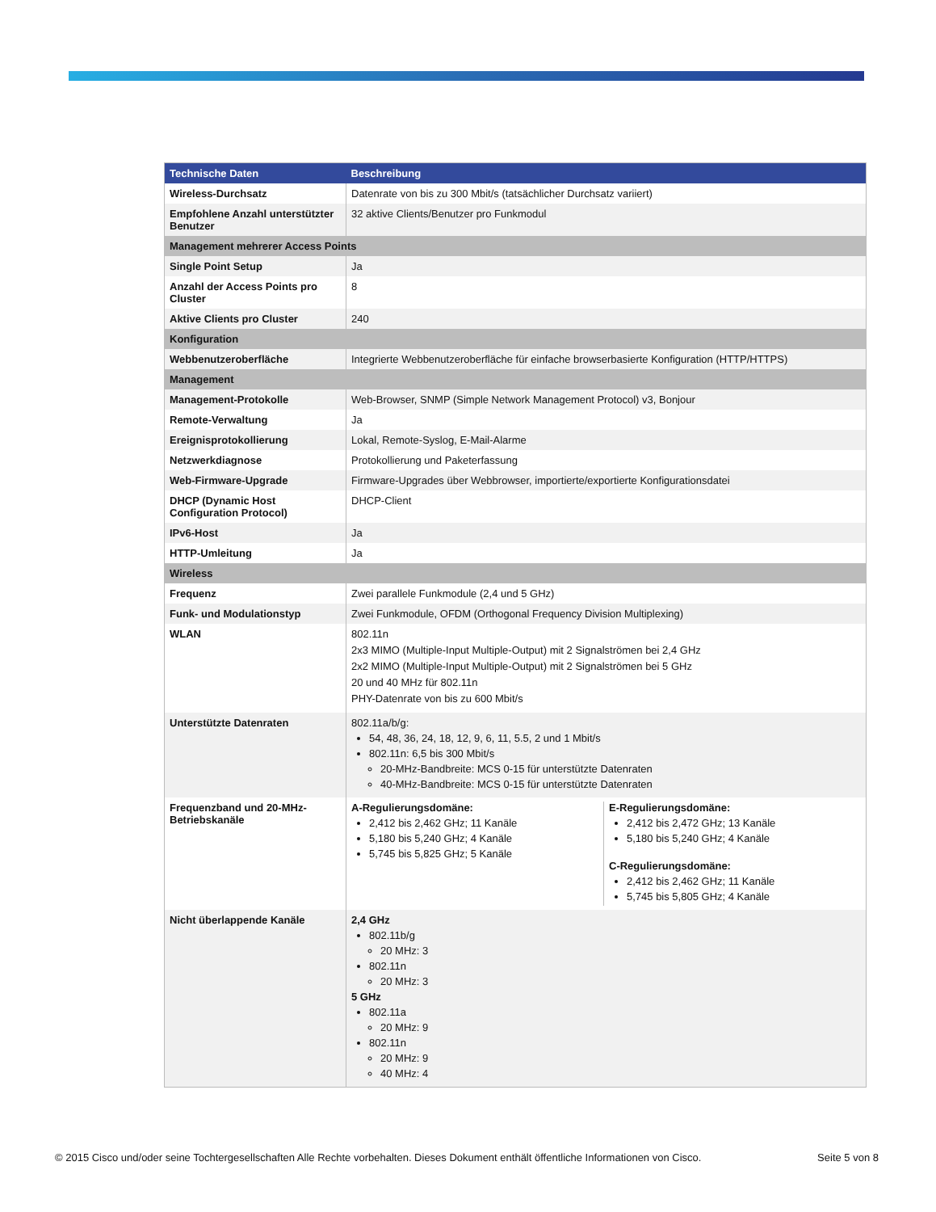| Technische Daten | Beschreibung |
| --- | --- |
| Wireless-Durchsatz | Datenrate von bis zu 300 Mbit/s (tatsächlicher Durchsatz variiert) |
| Empfohlene Anzahl unterstützter Benutzer | 32 aktive Clients/Benutzer pro Funkmodul |
| Management mehrerer Access Points | |
| Single Point Setup | Ja |
| Anzahl der Access Points pro Cluster | 8 |
| Aktive Clients pro Cluster | 240 |
| Konfiguration | |
| Webbenutzeroberfläche | Integrierte Webbenutzeroberfläche für einfache browserbasierte Konfiguration (HTTP/HTTPS) |
| Management | |
| Management-Protokolle | Web-Browser, SNMP (Simple Network Management Protocol) v3, Bonjour |
| Remote-Verwaltung | Ja |
| Ereignisprotokollierung | Lokal, Remote-Syslog, E-Mail-Alarme |
| Netzwerkdiagnose | Protokollierung und Paketerfassung |
| Web-Firmware-Upgrade | Firmware-Upgrades über Webbrowser, importierte/exportierte Konfigurationsdatei |
| DHCP (Dynamic Host Configuration Protocol) | DHCP-Client |
| IPv6-Host | Ja |
| HTTP-Umleitung | Ja |
| Wireless | |
| Frequenz | Zwei parallele Funkmodule (2,4 und 5 GHz) |
| Funk- und Modulationstyp | Zwei Funkmodule, OFDM (Orthogonal Frequency Division Multiplexing) |
| WLAN | 802.11n 2x3 MIMO (Multiple-Input Multiple-Output) mit 2 Signalströmen bei 2,4 GHz 2x2 MIMO (Multiple-Input Multiple-Output) mit 2 Signalströmen bei 5 GHz 20 und 40 MHz für 802.11n PHY-Datenrate von bis zu 600 Mbit/s |
| Unterstützte Datenraten | 802.11a/b/g: 54, 48, 36, 24, 18, 12, 9, 6, 11, 5.5, 2 und 1 Mbit/s 802.11n: 6,5 bis 300 Mbit/s 20-MHz-Bandbreite: MCS 0-15 für unterstützte Datenraten 40-MHz-Bandbreite: MCS 0-15 für unterstützte Datenraten |
| Frequenzband und 20-MHz-Betriebskanäle | A-Regulierungsdomäne: 2,412 bis 2,462 GHz; 11 Kanäle 5,180 bis 5,240 GHz; 4 Kanäle 5,745 bis 5,825 GHz; 5 Kanäle E-Regulierungsdomäne: 2,412 bis 2,472 GHz; 13 Kanäle 5,180 bis 5,240 GHz; 4 Kanäle C-Regulierungsdomäne: 2,412 bis 2,462 GHz; 11 Kanäle 5,745 bis 5,805 GHz; 4 Kanäle |
| Nicht überlappende Kanäle | 2,4 GHz 802.11b/g 20 MHz: 3 802.11n 20 MHz: 3 5 GHz 802.11a 20 MHz: 9 802.11n 20 MHz: 9 40 MHz: 4 |
© 2015 Cisco und/oder seine Tochtergesellschaften Alle Rechte vorbehalten. Dieses Dokument enthält öffentliche Informationen von Cisco. Seite 5 von 8